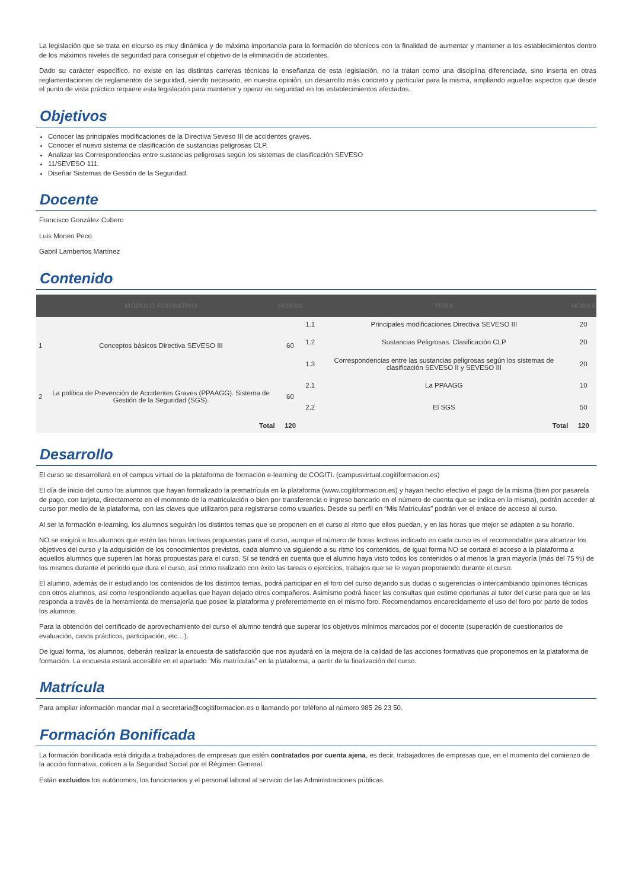La legislación que se trata en elcurso es muy dinámica y de máxima importancia para la formación de técnicos con la finalidad de aumentar y mantener a los establecimientos dentro de los máximos niveles de seguridad para conseguir el objetivo de la eliminación de accidentes.
Dado su carácter específico, no existe en las distintas carreras técnicas la enseñanza de esta legislación, no la tratan como una disciplina diferenciada, sino inserta en otras reglamentaciones de reglamentos de seguridad, siendo necesario, en nuestra opinión, un desarrollo más concreto y particular para la misma, ampliando aquellos aspectos que desde el punto de vista práctico requiere esta legislación para mantener y operar en seguridad en los establecimientos afectados.
Objetivos
Conocer las principales modificaciones de la Directiva Seveso III de accidentes graves.
Conocer el nuevo sistema de clasificación de sustancias peligrosas CLP.
Analizar las Correspondencias entre sustancias peligrosas según los sistemas de clasificación SEVESO
11/SEVESO 111.
Diseñar Sistemas de Gestión de la Seguridad.
Docente
Francisco González Cubero
Luis Moneo Peco
Gabril Lambertos Martínez
Contenido
| | MÓDULO FORMATIVO | HORAS | | TEMA | HORAS |
| --- | --- | --- | --- | --- | --- |
| 1 | Conceptos básicos Directiva SEVESO III | 60 | 1.1 | Principales modificaciones Directiva SEVESO III | 20 |
| | | | 1.2 | Sustancias Peligrosas. Clasificación CLP | 20 |
| | | | 1.3 | Correspondencias entre las sustancias peligrosas según los sistemas de clasificación SEVESO II y SEVESO III | 20 |
| 2 | La política de Prevención de Accidentes Graves (PPAAGG). Sistema de Gestión de la Seguridad (SGS). | 60 | 2.1 | La PPAAGG | 10 |
| | | | 2.2 | El SGS | 50 |
| Total | | 120 | Total | | 120 |
Desarrollo
El curso se desarrollará en el campus virtual de la plataforma de formación e-learning de COGITI. (campusvirtual.cogitiformacion.es)
El día de inicio del curso los alumnos que hayan formalizado la prematrícula en la plataforma (www.cogitiformacion.es) y hayan hecho efectivo el pago de la misma (bien por pasarela de pago, con tarjeta, directamente en el momento de la matriculación o bien por transferencia o ingreso bancario en el número de cuenta que se indica en la misma), podrán acceder al curso por medio de la plataforma, con las claves que utilizaron para registrarse como usuarios. Desde su perfil en “Mis Matrículas” podrán ver el enlace de acceso al curso.
Al ser la formación e-learning, los alumnos seguirán los distintos temas que se proponen en el curso al ritmo que ellos puedan, y en las horas que mejor se adapten a su horario.
NO se exigirá a los alumnos que estén las horas lectivas propuestas para el curso, aunque el número de horas lectivas indicado en cada curso es el recomendable para alcanzar los objetivos del curso y la adquisición de los conocimientos previstos, cada alumno va siguiendo a su ritmo los contenidos, de igual forma NO se cortará el acceso a la plataforma a aquellos alumnos que superen las horas propuestas para el curso. Sí se tendrá en cuenta que el alumno haya visto todos los contenidos o al menos la gran mayoría (más del 75 %) de los mismos durante el periodo que dura el curso, así como realizado con éxito las tareas o ejercicios, trabajos que se le vayan proponiendo durante el curso.
El alumno, además de ir estudiando los contenidos de los distintos temas, podrá participar en el foro del curso dejando sus dudas o sugerencias o intercambiando opiniones técnicas con otros alumnos, así como respondiendo aquellas que hayan dejado otros compañeros. Asimismo podrá hacer las consultas que estime oportunas al tutor del curso para que se las responda a través de la herramienta de mensajería que posee la plataforma y preferentemente en el mismo foro. Recomendamos encarecidamente el uso del foro por parte de todos los alumnos.
Para la obtención del certificado de aprovechamiento del curso el alumno tendrá que superar los objetivos mínimos marcados por el docente (superación de cuestionarios de evaluación, casos prácticos, participación, etc…).
De igual forma, los alumnos, deberán realizar la encuesta de satisfacción que nos ayudará en la mejora de la calidad de las acciones formativas que proponemos en la plataforma de formación. La encuesta estará accesible en el apartado “Mis matrículas” en la plataforma, a partir de la finalización del curso.
Matrícula
Para ampliar información mandar mail a secretaria@cogitiformacion.es o llamando por teléfono al número 985 26 23 50.
Formación Bonificada
La formación bonificada está dirigida a trabajadores de empresas que estén contratados por cuenta ajena, es decir, trabajadores de empresas que, en el momento del comienzo de la acción formativa, coticen a la Seguridad Social por el Régimen General.
Están excluidos los autónomos, los funcionarios y el personal laboral al servicio de las Administraciones públicas.